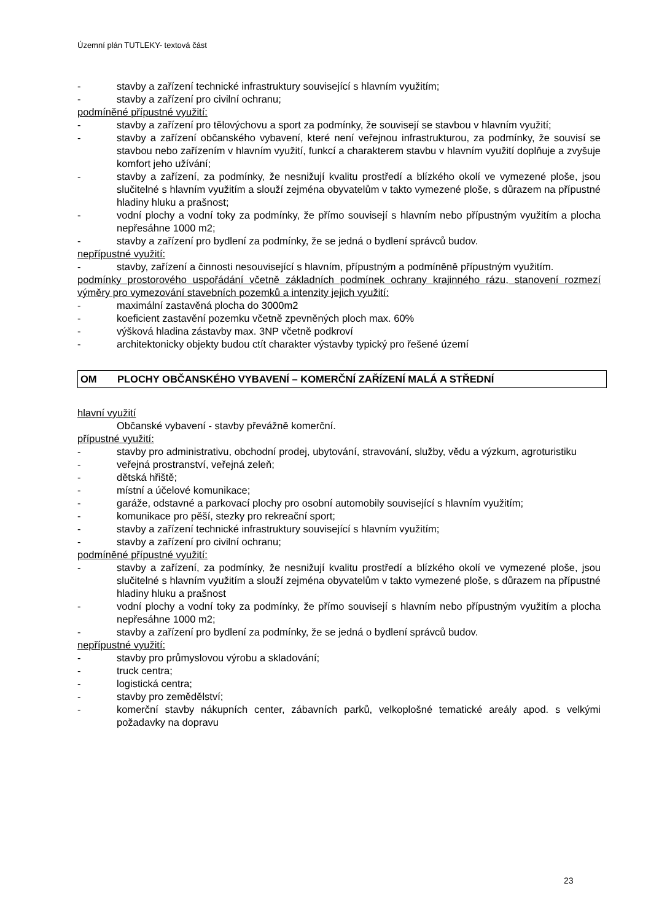Územní plán TUTLEKY- textová část
- stavby a zařízení technické infrastruktury související s hlavním využitím;
- stavby a zařízení pro civilní ochranu;
podmíněné přípustné využití:
- stavby a zařízení pro tělovýchovu a sport za podmínky, že souvisejí se stavbou v hlavním využití;
- stavby a zařízení občanského vybavení, které není veřejnou infrastrukturou, za podmínky, že souvisí se stavbou nebo zařízením v hlavním využití, funkcí a charakterem stavbu v hlavním využití doplňuje a zvyšuje komfort jeho užívání;
- stavby a zařízení, za podmínky, že nesnižují kvalitu prostředí a blízkého okolí ve vymezené ploše, jsou slučitelné s hlavním využitím a slouží zejména obyvatelům v takto vymezené ploše, s důrazem na přípustné hladiny hluku a prašnost;
- vodní plochy a vodní toky za podmínky, že přímo souvisejí s hlavním nebo přípustným využitím a plocha nepřesáhne 1000 m2;
- stavby a zařízení pro bydlení za podmínky, že se jedná o bydlení správců budov.
nepřípustné využití:
- stavby, zařízení a činnosti nesouvisející s hlavním, přípustným a podmíněně přípustným využitím.
podmínky prostorového uspořádání včetně základních podmínek ochrany krajinného rázu, stanovení rozmezí výměry pro vymezování stavebních pozemků a intenzity jejich využití:
- maximální zastavěná plocha do 3000m2
- koeficient zastavění pozemku včetně zpevněných ploch max. 60%
- výšková hladina zástavby max. 3NP včetně podkroví
- architektonicky objekty budou ctít charakter výstavby typický pro řešené území
OM PLOCHY OBČANSKÉHO VYBAVENÍ – KOMERČNÍ ZAŘÍZENÍ MALÁ A STŘEDNÍ
hlavní využití
Občanské vybavení - stavby převážně komerční.
přípustné využití:
- stavby pro administrativu, obchodní prodej, ubytování, stravování, služby, vědu a výzkum, agroturistiku
- veřejná prostranství, veřejná zeleň;
- dětská hřiště;
- místní a účelové komunikace;
- garáže, odstavné a parkovací plochy pro osobní automobily související s hlavním využitím;
- komunikace pro pěší, stezky pro rekreační sport;
- stavby a zařízení technické infrastruktury související s hlavním využitím;
- stavby a zařízení pro civilní ochranu;
podmíněné přípustné využití:
- stavby a zařízení, za podmínky, že nesnižují kvalitu prostředí a blízkého okolí ve vymezené ploše, jsou slučitelné s hlavním využitím a slouží zejména obyvatelům v takto vymezené ploše, s důrazem na přípustné hladiny hluku a prašnost
- vodní plochy a vodní toky za podmínky, že přímo souvisejí s hlavním nebo přípustným využitím a plocha nepřesáhne 1000 m2;
- stavby a zařízení pro bydlení za podmínky, že se jedná o bydlení správců budov.
nepřípustné využití:
- stavby pro průmyslovou výrobu a skladování;
- truck centra;
- logistická centra;
- stavby pro zemědělství;
- komerční stavby nákupních center, zábavních parků, velkoplošné tematické areály apod. s velkými požadavky na dopravu
23